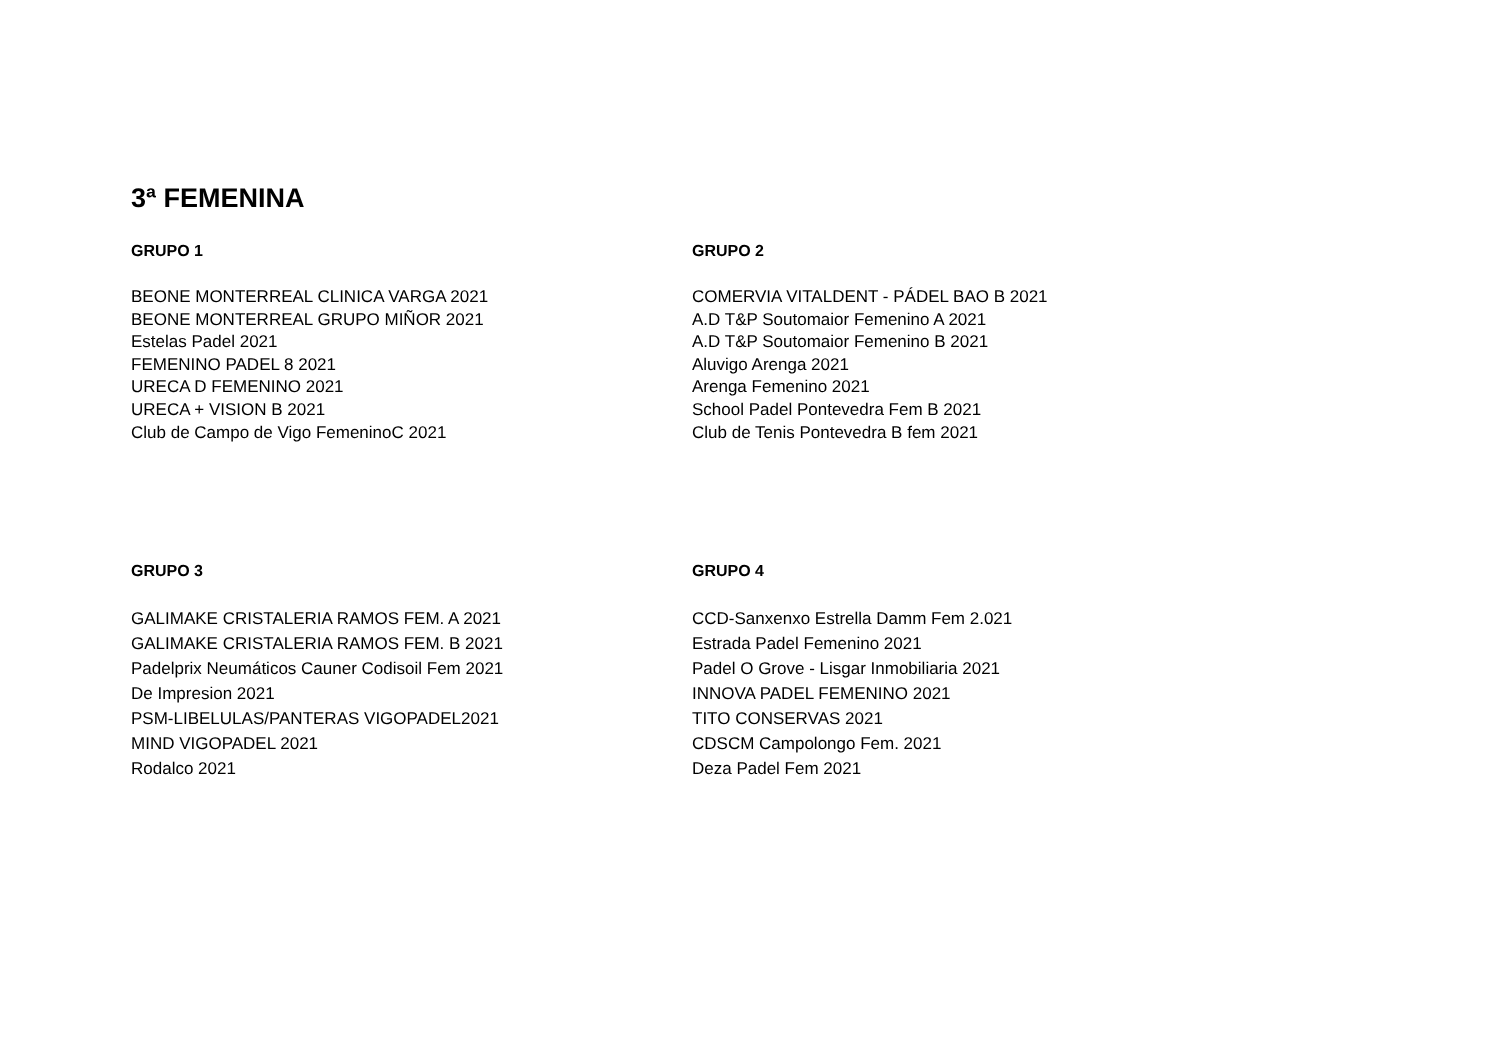3ª FEMENINA
GRUPO 1
BEONE MONTERREAL CLINICA VARGA 2021
BEONE MONTERREAL GRUPO MIÑOR 2021
Estelas Padel 2021
FEMENINO PADEL 8 2021
URECA D FEMENINO 2021
URECA + VISION B 2021
Club de Campo de Vigo FemeninoC 2021
GRUPO 2
COMERVIA VITALDENT - PÁDEL BAO B 2021
A.D T&P Soutomaior Femenino A 2021
A.D T&P Soutomaior Femenino B 2021
Aluvigo Arenga 2021
Arenga Femenino 2021
School Padel Pontevedra Fem B 2021
Club de Tenis Pontevedra B fem 2021
GRUPO 3
GALIMAKE CRISTALERIA RAMOS FEM. A 2021
GALIMAKE CRISTALERIA RAMOS FEM. B 2021
Padelprix Neumáticos Cauner Codisoil Fem 2021
De Impresion 2021
PSM-LIBELULAS/PANTERAS VIGOPADEL2021
MIND VIGOPADEL 2021
Rodalco 2021
GRUPO 4
CCD-Sanxenxo Estrella Damm Fem 2.021
Estrada Padel Femenino 2021
Padel O Grove - Lisgar Inmobiliaria 2021
INNOVA PADEL FEMENINO 2021
TITO CONSERVAS 2021
CDSCM Campolongo Fem. 2021
Deza Padel Fem 2021